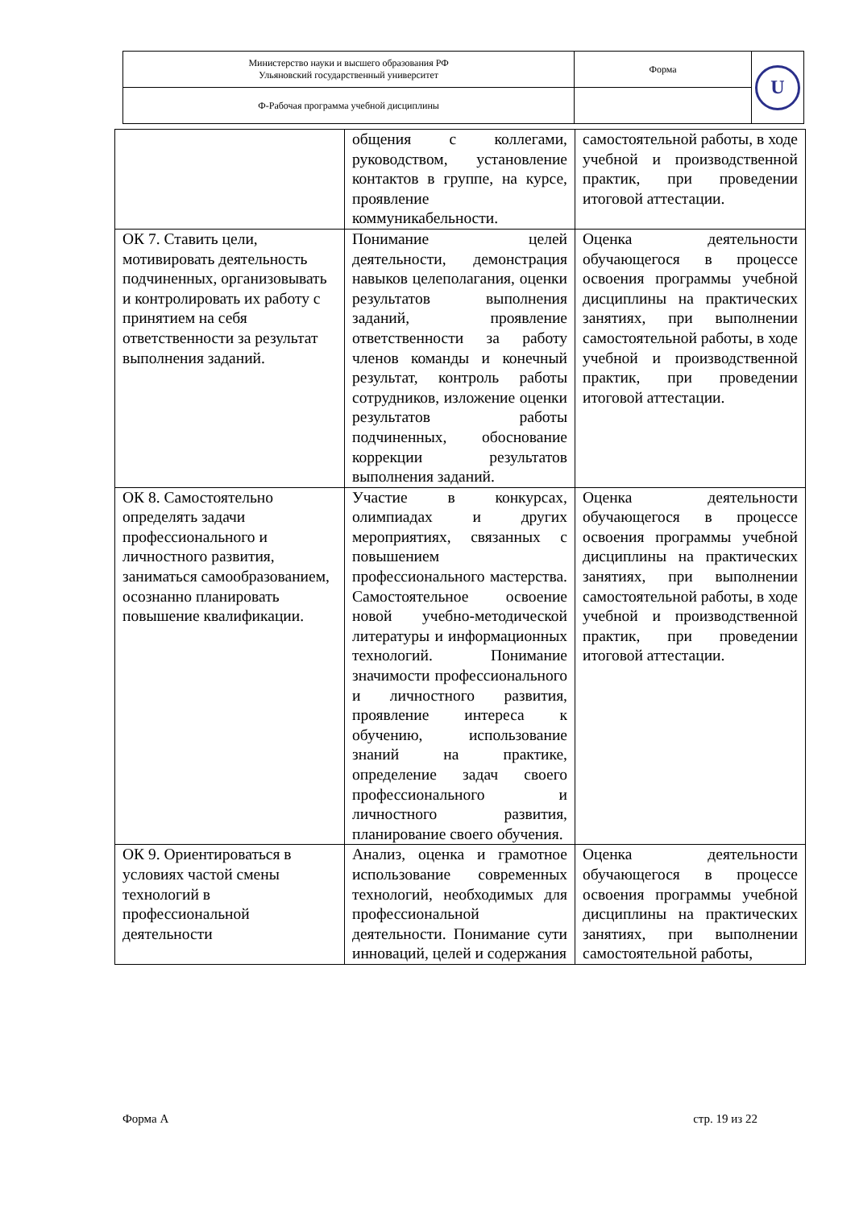| Министерство науки и высшего образования РФ Ульяновский государственный университет | Форма | U |
| Ф-Рабочая программа учебной дисциплины | | |
| | общения с коллегами, руководством, установление контактов в группе, на курсе, проявление коммуникабельности. | самостоятельной работы, в ходе учебной и производственной практик, при проведении итоговой аттестации. |
| ОК 7. Ставить цели, мотивировать деятельность подчиненных, организовывать и контролировать их работу с принятием на себя ответственности за результат выполнения заданий. | Понимание целей деятельности, демонстрация навыков целеполагания, оценки результатов выполнения заданий, проявление ответственности за работу членов команды и конечный результат, контроль работы сотрудников, изложение оценки результатов работы подчиненных, обоснование коррекции результатов выполнения заданий. | Оценка деятельности обучающегося в процессе освоения программы учебной дисциплины на практических занятиях, при выполнении самостоятельной работы, в ходе учебной и производственной практик, при проведении итоговой аттестации. |
| ОК 8. Самостоятельно определять задачи профессионального и личностного развития, заниматься самообразованием, осознанно планировать повышение квалификации. | Участие в конкурсах, олимпиадах и других мероприятиях, связанных с повышением профессионального мастерства. Самостоятельное освоение новой учебно-методической литературы и информационных технологий. Понимание значимости профессионального и личностного развития, проявление интереса к обучению, использование знаний на практике, определение задач своего профессионального и личностного развития, планирование своего обучения. | Оценка деятельности обучающегося в процессе освоения программы учебной дисциплины на практических занятиях, при выполнении самостоятельной работы, в ходе учебной и производственной практик, при проведении итоговой аттестации. |
| ОК 9. Ориентироваться в условиях частой смены технологий в профессиональной деятельности | Анализ, оценка и грамотное использование современных технологий, необходимых для профессиональной деятельности. Понимание сути инноваций, целей и содержания | Оценка деятельности обучающегося в процессе освоения программы учебной дисциплины на практических занятиях, при выполнении самостоятельной работы, |
Форма А стр. 19 из 22